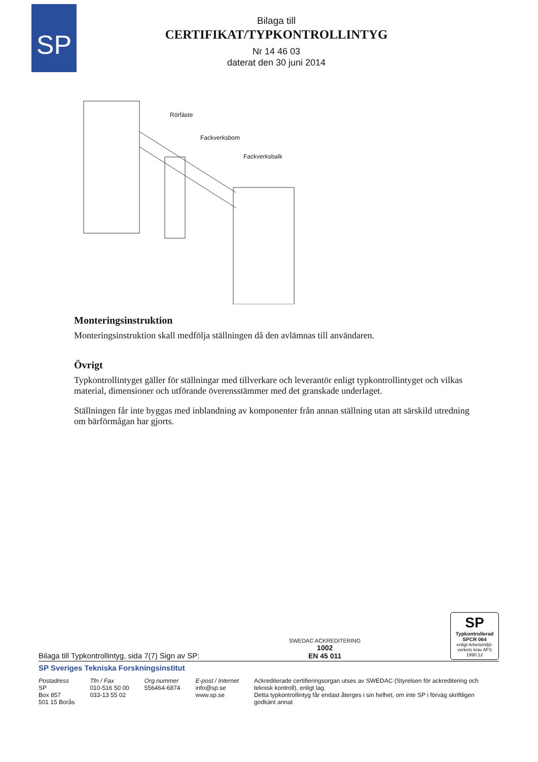SP
Bilaga till
CERTIFIKAT/TYPKONTROLLINTYG
Nr 14 46 03
daterat den 30 juni 2014
Rörfäste
Fackverksbom
Fackverksbalk
Monteringsinstruktion
Monteringsinstruktion skall medfölja ställningen då den avlämnas till användaren.
Övrigt
Typkontrollintyget gäller för ställningar med tillverkare och leverantör enligt typkontrollintyget och vilkas material, dimensioner och utförande överensstämmer med det granskade underlaget.
Ställningen får inte byggas med inblandning av komponenter från annan ställning utan att särskild utredning om bärförmågan har gjorts.
Bilaga till Typkontrollintyg, sida 7(7) Sign av SP: SWEDAC ACKREDITERING
1002
EN 45 011
SP
Typkontrollerad
SPCR 064
enligt Arbetsmiljö-verkets krav AFS 1990:12
SP Sveriges Tekniska Forskningsinstitut
Postadress
SP
Box 857
501 15 Borås
Tfn / Fax
010-516 50 00
033-13 55 02
Org.nummer
556464-6874
E-post / Internet
info@sp.se
www.sp.se
Ackrediterade certifieringsorgan utses av SWEDAC (Styrelsen för ackreditering och teknisk kontroll), enligt lag.
Detta typkontrollintyg får endast återges i sin helhet, om inte SP i förväg skriftligen godkänt annat